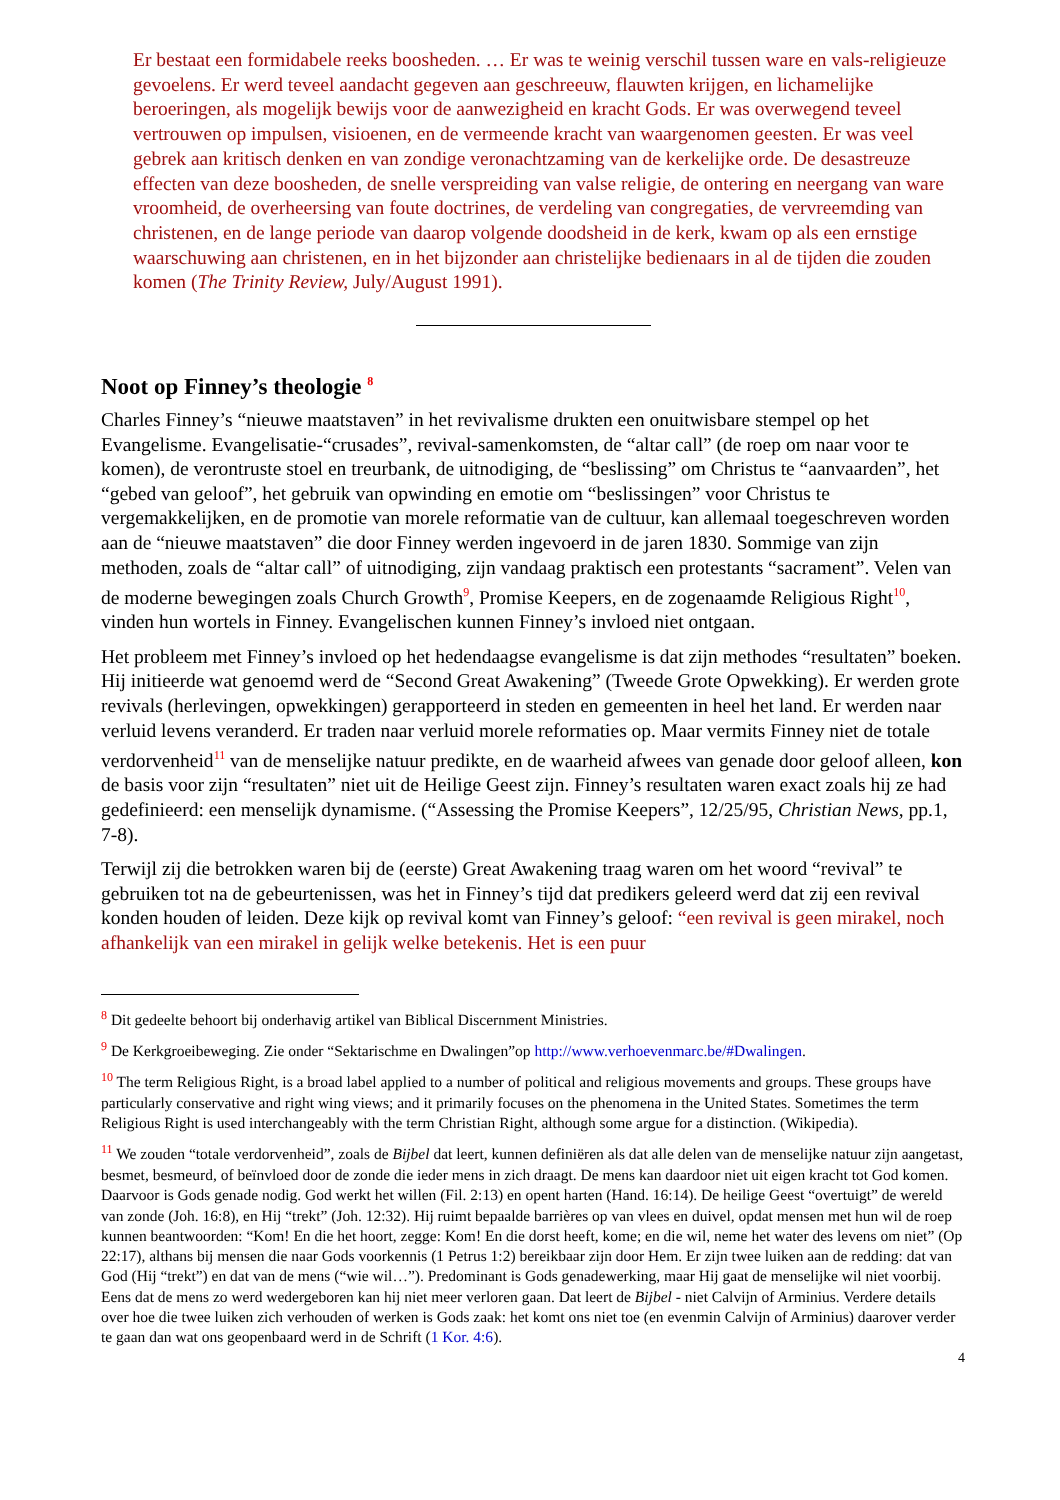Er bestaat een formidabele reeks boosheden. … Er was te weinig verschil tussen ware en vals-religieuze gevoelens. Er werd teveel aandacht gegeven aan geschreeuw, flauwten krijgen, en lichamelijke beroeringen, als mogelijk bewijs voor de aanwezigheid en kracht Gods. Er was overwegend teveel vertrouwen op impulsen, visioenen, en de vermeende kracht van waargenomen geesten. Er was veel gebrek aan kritisch denken en van zondige veronachtzaming van de kerkelijke orde. De desastreuze effecten van deze boosheden, de snelle verspreiding van valse religie, de ontering en neergang van ware vroomheid, de overheersing van foute doctrines, de verdeling van congregaties, de vervreemding van christenen, en de lange periode van daarop volgende doodsheid in de kerk, kwam op als een ernstige waarschuwing aan christenen, en in het bijzonder aan christelijke bedienaars in al de tijden die zouden komen (The Trinity Review, July/August 1991).
Noot op Finney’s theologie <sup>8</sup>
Charles Finney’s “nieuwe maatstaven” in het revivalisme drukten een onuitwisbare stempel op het Evangelisme. Evangelisatie-“crusades”, revival-samenkomsten, de “altar call” (de roep om naar voor te komen), de verontruste stoel en treurbank, de uitnodiging, de “beslissing” om Christus te “aanvaarden”, het “gebed van geloof”, het gebruik van opwinding en emotie om “beslissingen” voor Christus te vergemakkelijken, en de promotie van morele reformatie van de cultuur, kan allemaal toegeschreven worden aan de “nieuwe maatstaven” die door Finney werden ingevoerd in de jaren 1830. Sommige van zijn methoden, zoals de “altar call” of uitnodiging, zijn vandaag praktisch een protestants “sacrament”. Velen van de moderne bewegingen zoals Church Growth<sup>9</sup>, Promise Keepers, en de zogenaamde Religious Right<sup>10</sup>, vinden hun wortels in Finney. Evangelischen kunnen Finney’s invloed niet ontgaan.
Het probleem met Finney’s invloed op het hedendaagse evangelisme is dat zijn methodes “resultaten” boeken. Hij initieerde wat genoemd werd de “Second Great Awakening” (Tweede Grote Opwekking). Er werden grote revivals (herlevingen, opwekkingen) gerapporteerd in steden en gemeenten in heel het land. Er werden naar verluid levens veranderd. Er traden naar verluid morele reformaties op. Maar vermits Finney niet de totale verdorvenheid<sup>11</sup> van de menselijke natuur predikte, en de waarheid afwees van genade door geloof alleen, kon de basis voor zijn “resultaten” niet uit de Heilige Geest zijn. Finney’s resultaten waren exact zoals hij ze had gedefinieerd: een menselijk dynamisme. (“Assessing the Promise Keepers”, 12/25/95, Christian News, pp.1, 7-8).
Terwijl zij die betrokken waren bij de (eerste) Great Awakening traag waren om het woord “revival” te gebruiken tot na de gebeurtenissen, was het in Finney’s tijd dat predikers geleerd werd dat zij een revival konden houden of leiden. Deze kijk op revival komt van Finney’s geloof: “een revival is geen mirakel, noch afhankelijk van een mirakel in gelijk welke betekenis. Het is een puur
<sup>8</sup> Dit gedeelte behoort bij onderhavig artikel van Biblical Discernment Ministries.
<sup>9</sup> De Kerkgroeibeweging. Zie onder “Sektarischme en Dwalingen”op http://www.verhoevenmarc.be/#Dwalingen.
<sup>10</sup> The term Religious Right, is a broad label applied to a number of political and religious movements and groups. These groups have particularly conservative and right wing views; and it primarily focuses on the phenomena in the United States. Sometimes the term Religious Right is used interchangeably with the term Christian Right, although some argue for a distinction. (Wikipedia).
<sup>11</sup> We zouden “totale verdorvenheid”, zoals de Bijbel dat leert, kunnen definiëren als dat alle delen van de menselijke natuur zijn aangetast, besmet, besmeurd, of beïnvloed door de zonde die ieder mens in zich draagt. De mens kan daardoor niet uit eigen kracht tot God komen. Daarvoor is Gods genade nodig. God werkt het willen (Fil. 2:13) en opent harten (Hand. 16:14). De heilige Geest “overtuigt” de wereld van zonde (Joh. 16:8), en Hij “trekt” (Joh. 12:32). Hij ruimt bepaalde barrières op van vlees en duivel, opdat mensen met hun wil de roep kunnen beantwoorden: “Kom! En die het hoort, zegge: Kom! En die dorst heeft, kome; en die wil, neme het water des levens om niet” (Op 22:17), althans bij mensen die naar Gods voorkennis (1 Petrus 1:2) bereikbaar zijn door Hem. Er zijn twee luiken aan de redding: dat van God (Hij “trekt”) en dat van de mens (“wie wil…”). Predominant is Gods genadewerking, maar Hij gaat de menselijke wil niet voorbij. Eens dat de mens zo werd wedergeboren kan hij niet meer verloren gaan. Dat leert de Bijbel - niet Calvijn of Arminius. Verdere details over hoe die twee luiken zich verhouden of werken is Gods zaak: het komt ons niet toe (en evenmin Calvijn of Arminius) daarover verder te gaan dan wat ons geopenbaard werd in de Schrift (1 Kor. 4:6).
4